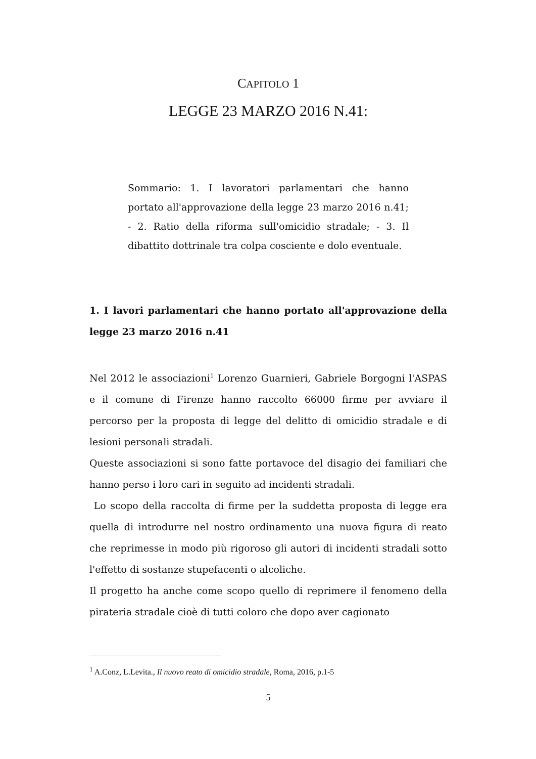CAPITOLO 1
LEGGE 23 MARZO 2016 N.41:
Sommario: 1. I lavoratori parlamentari che hanno portato all'approvazione della legge 23 marzo 2016 n.41; - 2. Ratio della riforma sull'omicidio stradale; - 3. Il dibattito dottrinale tra colpa cosciente e dolo eventuale.
1. I lavori parlamentari che hanno portato all'approvazione della legge 23 marzo 2016 n.41
Nel 2012 le associazioni<sup>1</sup> Lorenzo Guarnieri, Gabriele Borgogni l'ASPAS e il comune di Firenze hanno raccolto 66000 firme per avviare il percorso per la proposta di legge del delitto di omicidio stradale e di lesioni personali stradali.
Queste associazioni si sono fatte portavoce del disagio dei familiari che hanno perso i loro cari in seguito ad incidenti stradali.
Lo scopo della raccolta di firme per la suddetta proposta di legge era quella di introdurre nel nostro ordinamento una nuova figura di reato che reprimesse in modo più rigoroso gli autori di incidenti stradali sotto l'effetto di sostanze stupefacenti o alcoliche.
Il progetto ha anche come scopo quello di reprimere il fenomeno della pirateria stradale cioè di tutti coloro che dopo aver cagionato
<sup>1</sup> A.Conz, L.Levita., Il nuovo reato di omicidio stradale, Roma, 2016, p.1-5
5